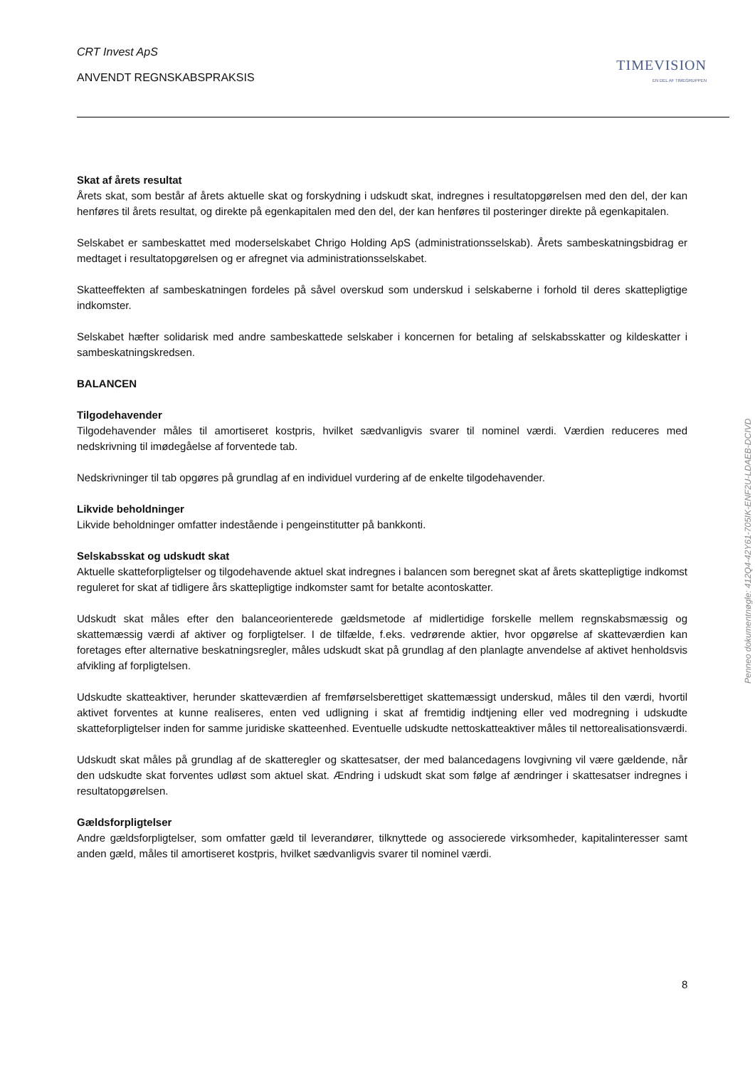CRT Invest ApS
ANVENDT REGNSKABSPRAKSIS
TIMEVISION
EN DEL AF TIMEGRUPPEN
Skat af årets resultat
Årets skat, som består af årets aktuelle skat og forskydning i udskudt skat, indregnes i resultatopgørelsen med den del, der kan henføres til årets resultat, og direkte på egenkapitalen med den del, der kan henføres til posteringer direkte på egenkapitalen.
Selskabet er sambeskattet med moderselskabet Chrigo Holding ApS (administrationsselskab). Årets sambeskatningsbidrag er medtaget i resultatopgørelsen og er afregnet via administrationsselskabet.
Skatteeffekten af sambeskatningen fordeles på såvel overskud som underskud i selskaberne i forhold til deres skattepligtige indkomster.
Selskabet hæfter solidarisk med andre sambeskattede selskaber i koncernen for betaling af selskabsskatter og kildeskatter i sambeskatningskredsen.
BALANCEN
Tilgodehavender
Tilgodehavender måles til amortiseret kostpris, hvilket sædvanligvis svarer til nominel værdi. Værdien reduceres med nedskrivning til imødegåelse af forventede tab.
Nedskrivninger til tab opgøres på grundlag af en individuel vurdering af de enkelte tilgodehavender.
Likvide beholdninger
Likvide beholdninger omfatter indestående i pengeinstitutter på bankkonti.
Selskabsskat og udskudt skat
Aktuelle skatteforpligtelser og tilgodehavende aktuel skat indregnes i balancen som beregnet skat af årets skattepligtige indkomst reguleret for skat af tidligere års skattepligtige indkomster samt for betalte acontoskatter.
Udskudt skat måles efter den balanceorienterede gældsmetode af midlertidige forskelle mellem regnskabsmæssig og skattemæssig værdi af aktiver og forpligtelser. I de tilfælde, f.eks. vedrørende aktier, hvor opgørelse af skatteværdien kan foretages efter alternative beskatningsregler, måles udskudt skat på grundlag af den planlagte anvendelse af aktivet henholdsvis afvikling af forpligtelsen.
Udskudte skatteaktiver, herunder skatteværdien af fremførselsberettiget skattemæssigt underskud, måles til den værdi, hvortil aktivet forventes at kunne realiseres, enten ved udligning i skat af fremtidig indtjening eller ved modregning i udskudte skatteforpligtelser inden for samme juridiske skatteenhed. Eventuelle udskudte nettoskatteaktiver måles til nettorealisationsværdi.
Udskudt skat måles på grundlag af de skatteregler og skattesatser, der med balancedagens lovgivning vil være gældende, når den udskudte skat forventes udløst som aktuel skat. Ændring i udskudt skat som følge af ændringer i skattesatser indregnes i resultatopgørelsen.
Gældsforpligtelser
Andre gældsforpligtelser, som omfatter gæld til leverandører, tilknyttede og associerede virksomheder, kapitalinteresser samt anden gæld, måles til amortiseret kostpris, hvilket sædvanligvis svarer til nominel værdi.
8
Penneo dokumentnøgle: 412Q4-42Y61-705IK-ENF2U-LDAEB-DCIVD